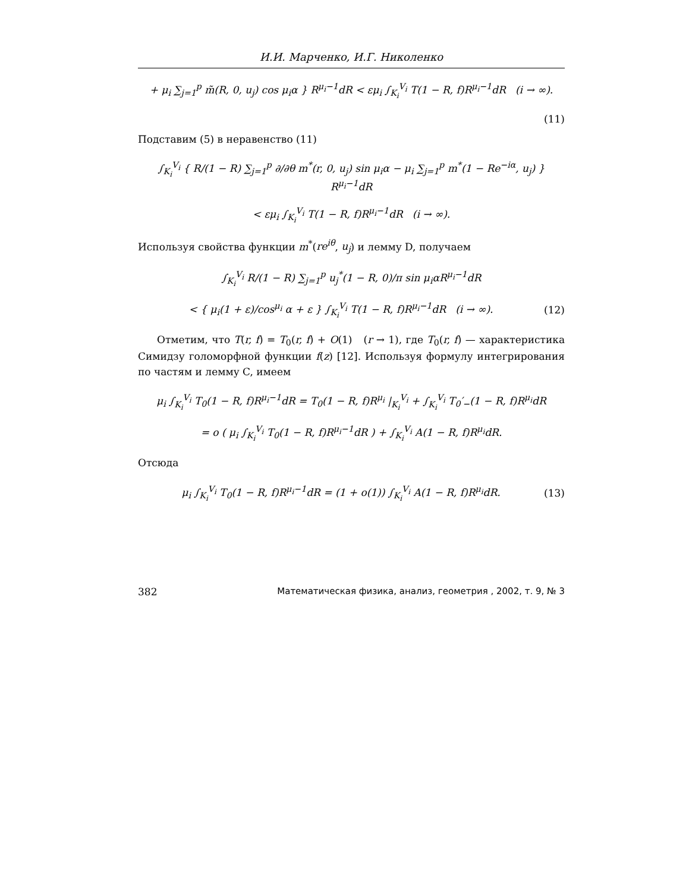И.И. Марченко, И.Г. Николенко
+ μ<sub>i</sub> ∑<sub>j=1</sub><sup>p</sup> m̃(R, 0, u<sub>j</sub>) cos μ<sub>i</sub>α } R<sup>μ<sub>i</sub>−1</sup>dR < εμ<sub>i</sub> ∫<sub>K<sub>i</sub></sub><sup>V<sub>i</sub></sup> T(1 − R, f)R<sup>μ<sub>i</sub>−1</sup>dR (i → ∞).
(11)
Подставим (5) в неравенство (11)
∫<sub>K<sub>i</sub></sub><sup>V<sub>i</sub></sup> { R/(1 − R) ∑<sub>j=1</sub><sup>p</sup> ∂/∂θ m<sup>*</sup>(r, 0, u<sub>j</sub>) sin μ<sub>i</sub>α − μ<sub>i</sub> ∑<sub>j=1</sub><sup>p</sup> m<sup>*</sup>(1 − Re<sup>−iα</sup>, u<sub>j</sub>) } R<sup>μ<sub>i</sub>−1</sup>dR
< εμ<sub>i</sub> ∫<sub>K<sub>i</sub></sub><sup>V<sub>i</sub></sup> T(1 − R, f)R<sup>μ<sub>i</sub>−1</sup>dR (i → ∞).
Используя свойства функции m<sup>*</sup>(re<sup>iθ</sup>, u<sub>j</sub>) и лемму D, получаем
∫<sub>K<sub>i</sub></sub><sup>V<sub>i</sub></sup> R/(1 − R) ∑<sub>j=1</sub><sup>p</sup> u<sub>j</sub><sup>*</sup>(1 − R, 0)/π sin μ<sub>i</sub>αR<sup>μ<sub>i</sub>−1</sup>dR
< { μ<sub>i</sub>(1 + ε)/cos<sup>μ<sub>i</sub></sup> α + ε } ∫<sub>K<sub>i</sub></sub><sup>V<sub>i</sub></sup> T(1 − R, f)R<sup>μ<sub>i</sub>−1</sup>dR (i → ∞).
(12)
Отметим, что T(r, f) = T<sub>0</sub>(r, f) + O(1) (r → 1), где T<sub>0</sub>(r, f) — характеристика Симидзу голоморфной функции f(z) [12]. Используя формулу интегрирования по частям и лемму C, имеем
μ<sub>i</sub> ∫<sub>K<sub>i</sub></sub><sup>V<sub>i</sub></sup> T<sub>0</sub>(1 − R, f)R<sup>μ<sub>i</sub>−1</sup>dR = T<sub>0</sub>(1 − R, f)R<sup>μ<sub>i</sub></sup> |<sub>K<sub>i</sub></sub><sup>V<sub>i</sub></sup> + ∫<sub>K<sub>i</sub></sub><sup>V<sub>i</sub></sup> T<sub>0</sub>′<sub>−</sub>(1 − R, f)R<sup>μ<sub>i</sub></sup>dR
= o ( μ<sub>i</sub> ∫<sub>K<sub>i</sub></sub><sup>V<sub>i</sub></sup> T<sub>0</sub>(1 − R, f)R<sup>μ<sub>i</sub>−1</sup>dR ) + ∫<sub>K<sub>i</sub></sub><sup>V<sub>i</sub></sup> A(1 − R, f)R<sup>μ<sub>i</sub></sup>dR.
Отсюда
μ<sub>i</sub> ∫<sub>K<sub>i</sub></sub><sup>V<sub>i</sub></sup> T<sub>0</sub>(1 − R, f)R<sup>μ<sub>i</sub>−1</sup>dR = (1 + o(1)) ∫<sub>K<sub>i</sub></sub><sup>V<sub>i</sub></sup> A(1 − R, f)R<sup>μ<sub>i</sub></sup>dR.
(13)
382 Математическая физика, анализ, геометрия , 2002, т. 9, № 3